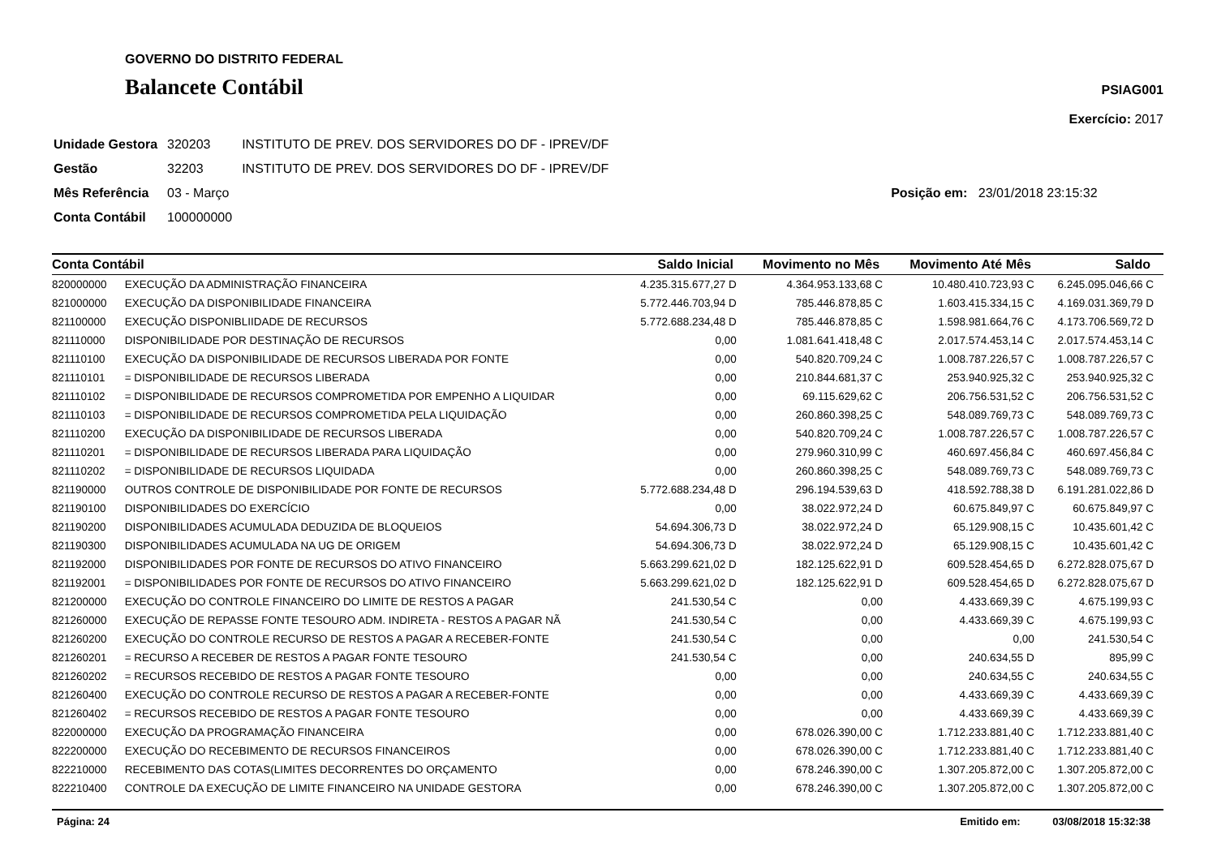GOVERNO DO DISTRITO FEDERAL
Balancete Contábil
PSIAG001
Exercício: 2017
| Unidade Gestora | 320203 | INSTITUTO DE PREV. DOS SERVIDORES DO DF - IPREV/DF |
| Gestão | 32203 | INSTITUTO DE PREV. DOS SERVIDORES DO DF - IPREV/DF |
| Mês Referência | 03 - Março | Posição em: 23/01/2018 23:15:32 |
| Conta Contábil | 100000000 | |
| Conta Contábil | | Saldo Inicial | Movimento no Mês | Movimento Até Mês | Saldo |
| --- | --- | --- | --- | --- | --- |
| 820000000 | EXECUÇÃO DA ADMINISTRAÇÃO FINANCEIRA | 4.235.315.677,27 D | 4.364.953.133,68 C | 10.480.410.723,93 C | 6.245.095.046,66 C |
| 821000000 | EXECUÇÃO DA DISPONIBILIDADE FINANCEIRA | 5.772.446.703,94 D | 785.446.878,85 C | 1.603.415.334,15 C | 4.169.031.369,79 D |
| 821100000 | EXECUÇÃO DISPONIBLIIDADE DE RECURSOS | 5.772.688.234,48 D | 785.446.878,85 C | 1.598.981.664,76 C | 4.173.706.569,72 D |
| 821110000 | DISPONIBILIDADE POR DESTINAÇÃO DE RECURSOS | 0,00 | 1.081.641.418,48 C | 2.017.574.453,14 C | 2.017.574.453,14 C |
| 821110100 | EXECUÇÃO DA DISPONIBILIDADE DE RECURSOS LIBERADA POR FONTE | 0,00 | 540.820.709,24 C | 1.008.787.226,57 C | 1.008.787.226,57 C |
| 821110101 | = DISPONIBILIDADE DE RECURSOS LIBERADA | 0,00 | 210.844.681,37 C | 253.940.925,32 C | 253.940.925,32 C |
| 821110102 | = DISPONIBILIDADE DE RECURSOS COMPROMETIDA POR EMPENHO A LIQUIDAR | 0,00 | 69.115.629,62 C | 206.756.531,52 C | 206.756.531,52 C |
| 821110103 | = DISPONIBILIDADE DE RECURSOS COMPROMETIDA PELA LIQUIDAÇÃO | 0,00 | 260.860.398,25 C | 548.089.769,73 C | 548.089.769,73 C |
| 821110200 | EXECUÇÃO DA DISPONIBILIDADE DE RECURSOS LIBERADA | 0,00 | 540.820.709,24 C | 1.008.787.226,57 C | 1.008.787.226,57 C |
| 821110201 | = DISPONIBILIDADE DE RECURSOS LIBERADA PARA LIQUIDAÇÃO | 0,00 | 279.960.310,99 C | 460.697.456,84 C | 460.697.456,84 C |
| 821110202 | = DISPONIBILIDADE DE RECURSOS LIQUIDADA | 0,00 | 260.860.398,25 C | 548.089.769,73 C | 548.089.769,73 C |
| 821190000 | OUTROS CONTROLE DE DISPONIBILIDADE POR FONTE DE RECURSOS | 5.772.688.234,48 D | 296.194.539,63 D | 418.592.788,38 D | 6.191.281.022,86 D |
| 821190100 | DISPONIBILIDADES DO EXERCÍCIO | 0,00 | 38.022.972,24 D | 60.675.849,97 C | 60.675.849,97 C |
| 821190200 | DISPONIBILIDADES ACUMULADA DEDUZIDA DE BLOQUEIOS | 54.694.306,73 D | 38.022.972,24 D | 65.129.908,15 C | 10.435.601,42 C |
| 821190300 | DISPONIBILIDADES ACUMULADA NA UG DE ORIGEM | 54.694.306,73 D | 38.022.972,24 D | 65.129.908,15 C | 10.435.601,42 C |
| 821192000 | DISPONIBILIDADES POR FONTE DE RECURSOS DO ATIVO FINANCEIRO | 5.663.299.621,02 D | 182.125.622,91 D | 609.528.454,65 D | 6.272.828.075,67 D |
| 821192001 | = DISPONIBILIDADES POR FONTE DE RECURSOS DO ATIVO FINANCEIRO | 5.663.299.621,02 D | 182.125.622,91 D | 609.528.454,65 D | 6.272.828.075,67 D |
| 821200000 | EXECUÇÃO DO CONTROLE FINANCEIRO DO LIMITE DE RESTOS A PAGAR | 241.530,54 C | 0,00 | 4.433.669,39 C | 4.675.199,93 C |
| 821260000 | EXECUÇÃO DE REPASSE FONTE TESOURO ADM. INDIRETA - RESTOS A PAGAR NÃ | 241.530,54 C | 0,00 | 4.433.669,39 C | 4.675.199,93 C |
| 821260200 | EXECUÇÃO DO CONTROLE RECURSO DE RESTOS A PAGAR A RECEBER-FONTE | 241.530,54 C | 0,00 | 0,00 | 241.530,54 C |
| 821260201 | = RECURSO A RECEBER DE RESTOS A PAGAR FONTE TESOURO | 241.530,54 C | 0,00 | 240.634,55 D | 895,99 C |
| 821260202 | = RECURSOS RECEBIDO DE RESTOS A PAGAR FONTE TESOURO | 0,00 | 0,00 | 240.634,55 C | 240.634,55 C |
| 821260400 | EXECUÇÃO DO CONTROLE RECURSO DE RESTOS A PAGAR A RECEBER-FONTE | 0,00 | 0,00 | 4.433.669,39 C | 4.433.669,39 C |
| 821260402 | = RECURSOS RECEBIDO DE RESTOS A PAGAR FONTE TESOURO | 0,00 | 0,00 | 4.433.669,39 C | 4.433.669,39 C |
| 822000000 | EXECUÇÃO DA PROGRAMAÇÃO FINANCEIRA | 0,00 | 678.026.390,00 C | 1.712.233.881,40 C | 1.712.233.881,40 C |
| 822200000 | EXECUÇÃO DO RECEBIMENTO DE RECURSOS FINANCEIROS | 0,00 | 678.026.390,00 C | 1.712.233.881,40 C | 1.712.233.881,40 C |
| 822210000 | RECEBIMENTO DAS COTAS(LIMITES DECORRENTES DO ORÇAMENTO | 0,00 | 678.246.390,00 C | 1.307.205.872,00 C | 1.307.205.872,00 C |
| 822210400 | CONTROLE DA EXECUÇÃO DE LIMITE FINANCEIRO NA UNIDADE GESTORA | 0,00 | 678.246.390,00 C | 1.307.205.872,00 C | 1.307.205.872,00 C |
Página: 24 Emitido em: 03/08/2018 15:32:38